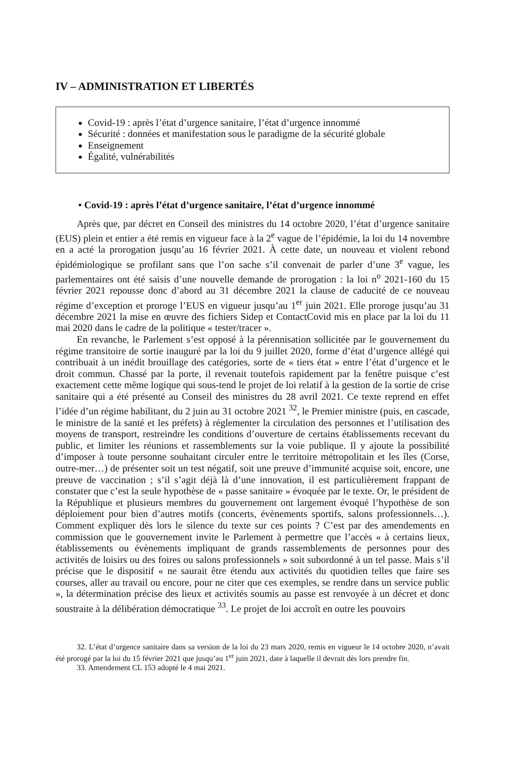IV – ADMINISTRATION ET LIBERTÉS
Covid-19 : après l’état d’urgence sanitaire, l’état d’urgence innommé
Sécurité : données et manifestation sous le paradigme de la sécurité globale
Enseignement
Égalité, vulnérabilités
• Covid-19 : après l’état d’urgence sanitaire, l’état d’urgence innommé
Après que, par décret en Conseil des ministres du 14 octobre 2020, l’état d’urgence sanitaire (EUS) plein et entier a été remis en vigueur face à la 2<sup>e</sup> vague de l’épidémie, la loi du 14 novembre en a acté la prorogation jusqu’au 16 février 2021. À cette date, un nouveau et violent rebond épidémiologique se profilant sans que l’on sache s’il convenait de parler d’une 3<sup>e</sup> vague, les parlementaires ont été saisis d’une nouvelle demande de prorogation : la loi n<sup>o</sup> 2021-160 du 15 février 2021 repousse donc d’abord au 31 décembre 2021 la clause de caducité de ce nouveau régime d’exception et proroge l’EUS en vigueur jusqu’au 1<sup>er</sup> juin 2021. Elle proroge jusqu’au 31 décembre 2021 la mise en œuvre des fichiers Sidep et ContactCovid mis en place par la loi du 11 mai 2020 dans le cadre de la politique « tester/tracer ».
En revanche, le Parlement s’est opposé à la pérennisation sollicitée par le gouvernement du régime transitoire de sortie inauguré par la loi du 9 juillet 2020, forme d’état d’urgence allégé qui contribuait à un inédit brouillage des catégories, sorte de « tiers état » entre l’état d’urgence et le droit commun. Chassé par la porte, il revenait toutefois rapidement par la fenêtre puisque c’est exactement cette même logique qui sous-tend le projet de loi relatif à la gestion de la sortie de crise sanitaire qui a été présenté au Conseil des ministres du 28 avril 2021. Ce texte reprend en effet l’idée d’un régime habilitant, du 2 juin au 31 octobre 2021 <sup>32</sup>, le Premier ministre (puis, en cascade, le ministre de la santé et les préfets) à réglementer la circulation des personnes et l’utilisation des moyens de transport, restreindre les conditions d’ouverture de certains établissements recevant du public, et limiter les réunions et rassemblements sur la voie publique. Il y ajoute la possibilité d’imposer à toute personne souhaitant circuler entre le territoire métropolitain et les îles (Corse, outre-mer…) de présenter soit un test négatif, soit une preuve d’immunité acquise soit, encore, une preuve de vaccination ; s’il s’agit déjà là d’une innovation, il est particulièrement frappant de constater que c’est la seule hypothèse de « passe sanitaire » évoquée par le texte. Or, le président de la République et plusieurs membres du gouvernement ont largement évoqué l’hypothèse de son déploiement pour bien d’autres motifs (concerts, évènements sportifs, salons professionnels…). Comment expliquer dès lors le silence du texte sur ces points ? C’est par des amendements en commission que le gouvernement invite le Parlement à permettre que l’accès « à certains lieux, établissements ou évènements impliquant de grands rassemblements de personnes pour des activités de loisirs ou des foires ou salons professionnels » soit subordonné à un tel passe. Mais s’il précise que le dispositif « ne saurait être étendu aux activités du quotidien telles que faire ses courses, aller au travail ou encore, pour ne citer que ces exemples, se rendre dans un service public », la détermination précise des lieux et activités soumis au passe est renvoyée à un décret et donc soustraite à la délibération démocratique <sup>33</sup>. Le projet de loi accroît en outre les pouvoirs
32. L’état d’urgence sanitaire dans sa version de la loi du 23 mars 2020, remis en vigueur le 14 octobre 2020, n’avait été prorogé par la loi du 15 février 2021 que jusqu’au 1<sup>er</sup> juin 2021, date à laquelle il devrait dès lors prendre fin.
33. Amendement CL 153 adopté le 4 mai 2021.